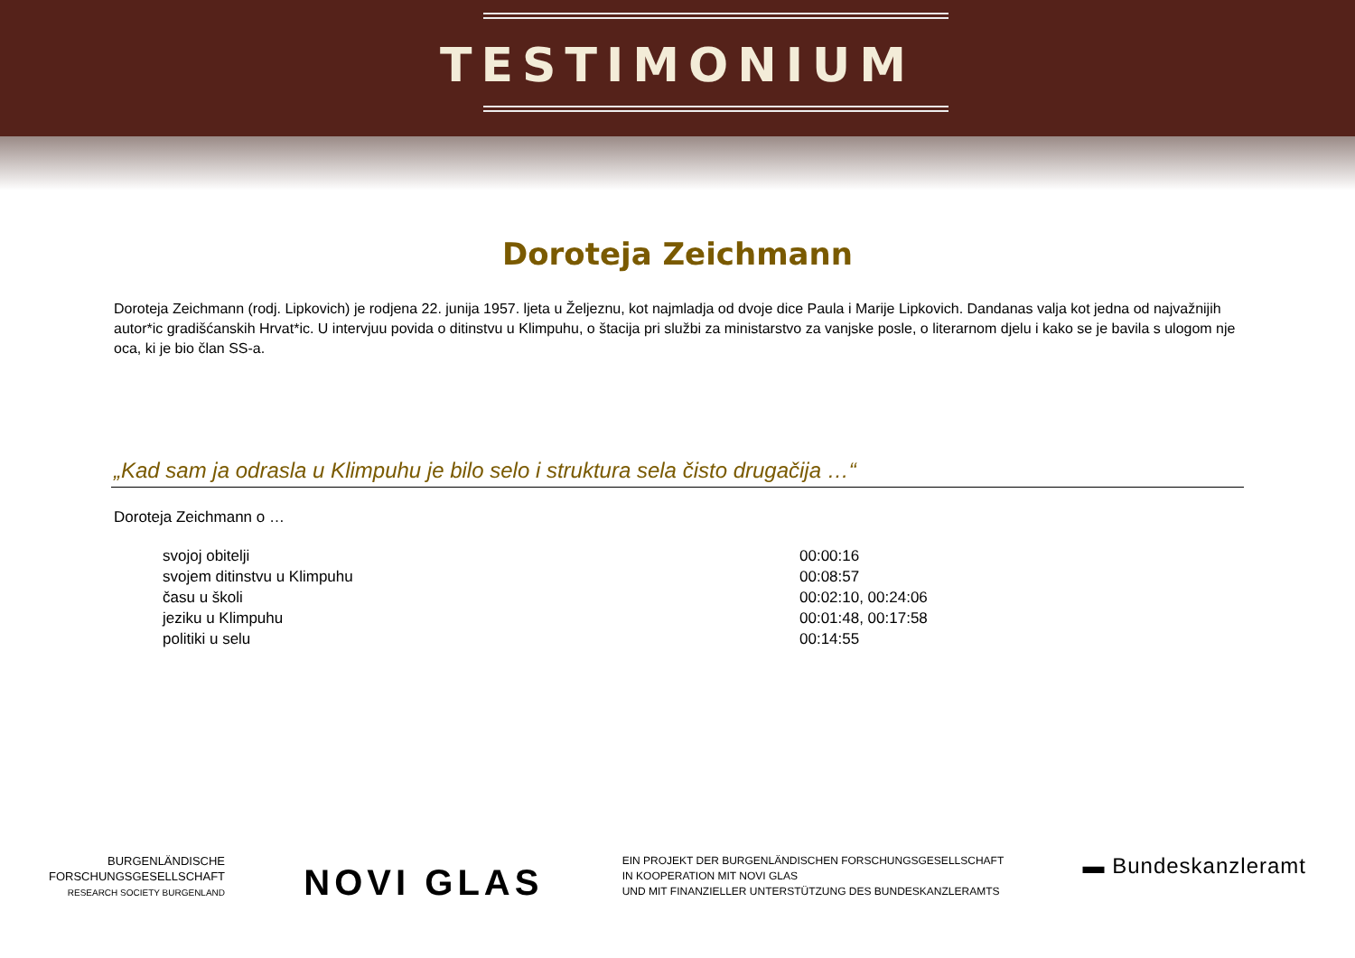TESTIMONIUM
Doroteja Zeichmann
Doroteja Zeichmann (rodj. Lipkovich) je rodjena 22. junija 1957. ljeta u Željeznu, kot najmladja od dvoje dice Paula i Marije Lipkovich. Dandanas valja kot jedna od najvažnijih autor*ic gradišćanskih Hrvat*ic. U intervjuu povida o ditinstvu u Klimpuhu, o štacija pri službi za ministarstvo za vanjske posle, o literarnom djelu i kako se je bavila s ulogom nje oca, ki je bio član SS-a.
„Kad sam ja odrasla u Klimpuhu je bilo selo i struktura sela čisto drugačija …“
Doroteja Zeichmann o …
svojoj obitelji 00:00:16
svojem ditinstvu u Klimpuhu 00:08:57
času u školi 00:02:10, 00:24:06
jeziku u Klimpuhu 00:01:48, 00:17:58
politiki u selu 00:14:55
BURGENLÄNDISCHE
FORSCHUNGSGESELLSCHAFT
RESEARCH SOCIETY BURGENLAND
NOVI GLAS
EIN PROJEKT DER BURGENLÄNDISCHEN FORSCHUNGSGESELLSCHAFT
IN KOOPERATION MIT NOVI GLAS
UND MIT FINANZIELLER UNTERSTÜTZUNG DES BUNDESKANZLERAMTS
▬ Bundeskanzleramt